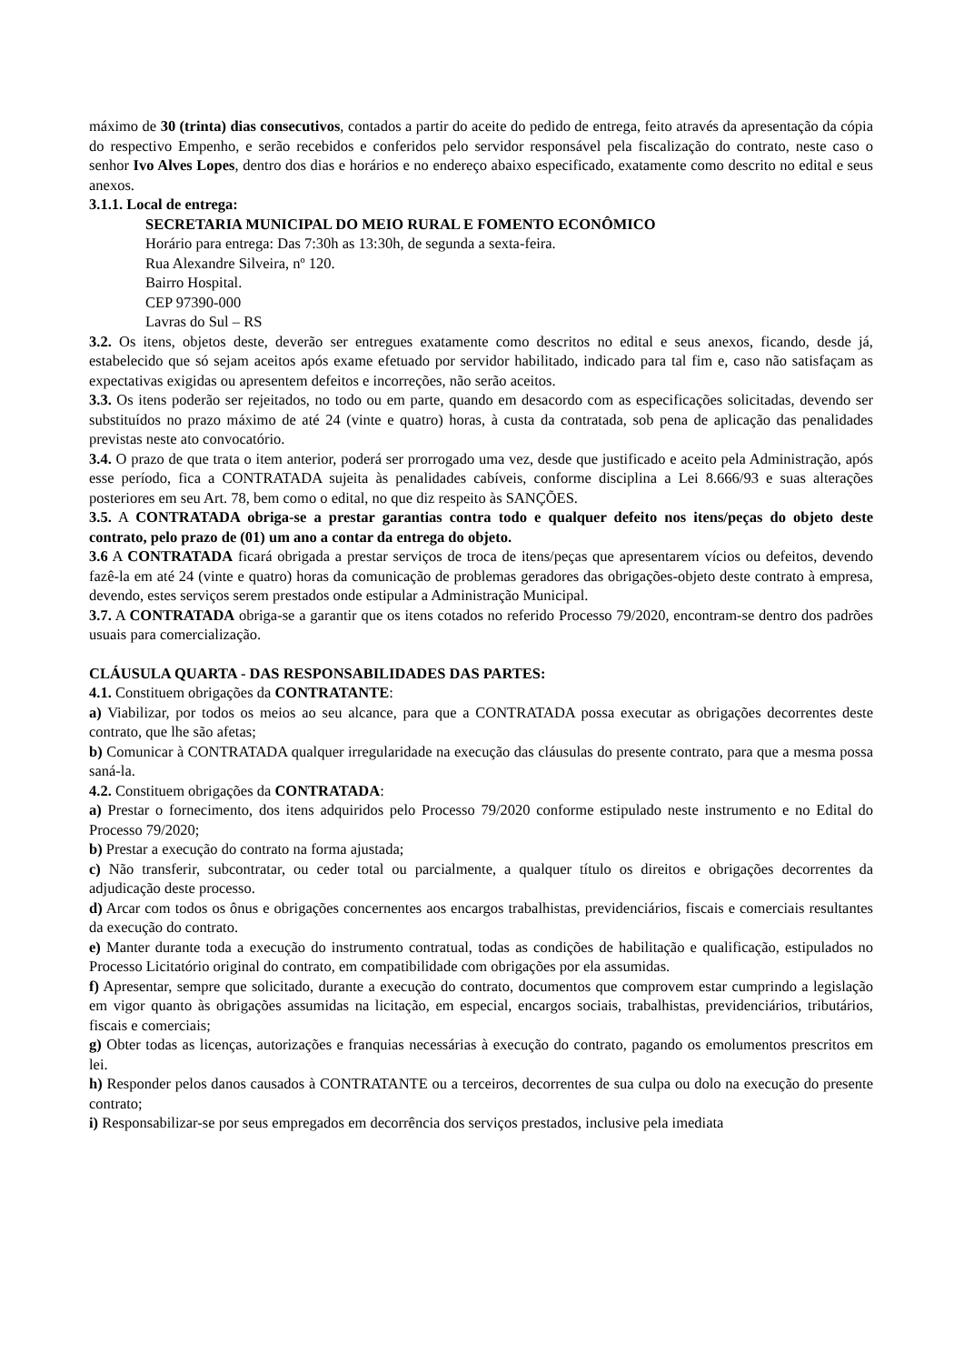máximo de 30 (trinta) dias consecutivos, contados a partir do aceite do pedido de entrega, feito através da apresentação da cópia do respectivo Empenho, e serão recebidos e conferidos pelo servidor responsável pela fiscalização do contrato, neste caso o senhor Ivo Alves Lopes, dentro dos dias e horários e no endereço abaixo especificado, exatamente como descrito no edital e seus anexos.
3.1.1. Local de entrega:
SECRETARIA MUNICIPAL DO MEIO RURAL E FOMENTO ECONÔMICO
Horário para entrega: Das 7:30h as 13:30h, de segunda a sexta-feira.
Rua Alexandre Silveira, nº 120.
Bairro Hospital.
CEP 97390-000
Lavras do Sul – RS
3.2. Os itens, objetos deste, deverão ser entregues exatamente como descritos no edital e seus anexos, ficando, desde já, estabelecido que só sejam aceitos após exame efetuado por servidor habilitado, indicado para tal fim e, caso não satisfaçam as expectativas exigidas ou apresentem defeitos e incorreções, não serão aceitos.
3.3. Os itens poderão ser rejeitados, no todo ou em parte, quando em desacordo com as especificações solicitadas, devendo ser substituídos no prazo máximo de até 24 (vinte e quatro) horas, à custa da contratada, sob pena de aplicação das penalidades previstas neste ato convocatório.
3.4. O prazo de que trata o item anterior, poderá ser prorrogado uma vez, desde que justificado e aceito pela Administração, após esse período, fica a CONTRATADA sujeita às penalidades cabíveis, conforme disciplina a Lei 8.666/93 e suas alterações posteriores em seu Art. 78, bem como o edital, no que diz respeito às SANÇÕES.
3.5. A CONTRATADA obriga-se a prestar garantias contra todo e qualquer defeito nos itens/peças do objeto deste contrato, pelo prazo de (01) um ano a contar da entrega do objeto.
3.6 A CONTRATADA ficará obrigada a prestar serviços de troca de itens/peças que apresentarem vícios ou defeitos, devendo fazê-la em até 24 (vinte e quatro) horas da comunicação de problemas geradores das obrigações-objeto deste contrato à empresa, devendo, estes serviços serem prestados onde estipular a Administração Municipal.
3.7. A CONTRATADA obriga-se a garantir que os itens cotados no referido Processo 79/2020, encontram-se dentro dos padrões usuais para comercialização.
CLÁUSULA QUARTA - DAS RESPONSABILIDADES DAS PARTES:
4.1. Constituem obrigações da CONTRATANTE:
a) Viabilizar, por todos os meios ao seu alcance, para que a CONTRATADA possa executar as obrigações decorrentes deste contrato, que lhe são afetas;
b) Comunicar à CONTRATADA qualquer irregularidade na execução das cláusulas do presente contrato, para que a mesma possa saná-la.
4.2. Constituem obrigações da CONTRATADA:
a) Prestar o fornecimento, dos itens adquiridos pelo Processo 79/2020 conforme estipulado neste instrumento e no Edital do Processo 79/2020;
b) Prestar a execução do contrato na forma ajustada;
c) Não transferir, subcontratar, ou ceder total ou parcialmente, a qualquer título os direitos e obrigações decorrentes da adjudicação deste processo.
d) Arcar com todos os ônus e obrigações concernentes aos encargos trabalhistas, previdenciários, fiscais e comerciais resultantes da execução do contrato.
e) Manter durante toda a execução do instrumento contratual, todas as condições de habilitação e qualificação, estipulados no Processo Licitatório original do contrato, em compatibilidade com obrigações por ela assumidas.
f) Apresentar, sempre que solicitado, durante a execução do contrato, documentos que comprovem estar cumprindo a legislação em vigor quanto às obrigações assumidas na licitação, em especial, encargos sociais, trabalhistas, previdenciários, tributários, fiscais e comerciais;
g) Obter todas as licenças, autorizações e franquias necessárias à execução do contrato, pagando os emolumentos prescritos em lei.
h) Responder pelos danos causados à CONTRATANTE ou a terceiros, decorrentes de sua culpa ou dolo na execução do presente contrato;
i) Responsabilizar-se por seus empregados em decorrência dos serviços prestados, inclusive pela imediata